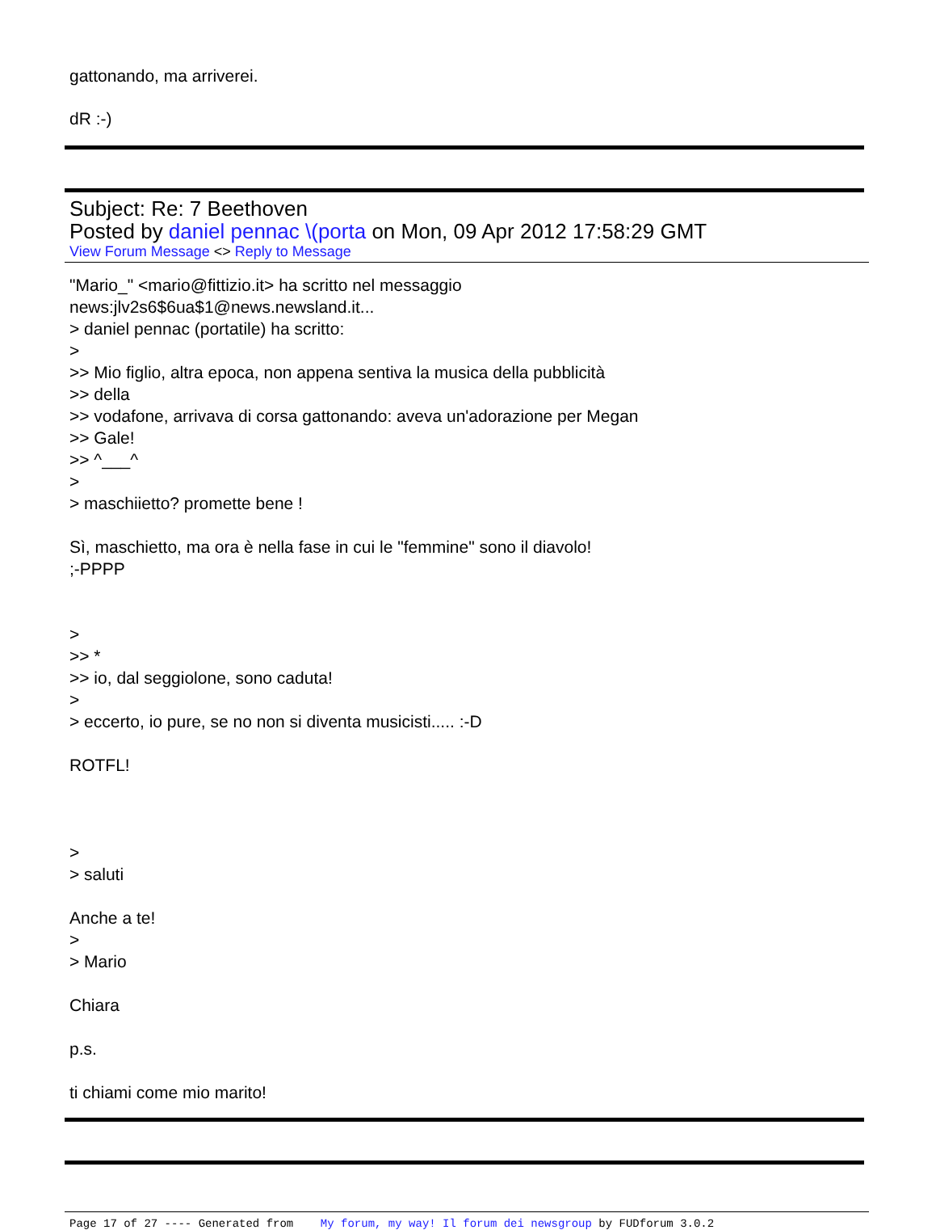gattonando, ma arriverei.
dR :-)
Subject: Re: 7 Beethoven
Posted by daniel pennac \(porta on Mon, 09 Apr 2012 17:58:29 GMT
View Forum Message <> Reply to Message
"Mario_" <mario@fittizio.it> ha scritto nel messaggio
news:jlv2s6$6ua$1@news.newsland.it...
> daniel pennac (portatile) ha scritto:
>
>> Mio figlio, altra epoca, non appena sentiva la musica della pubblicità
>> della
>> vodafone, arrivava di corsa gattonando: aveva un'adorazione per Megan
>> Gale!
>> ^___^
>
> maschiietto? promette bene !
Sì, maschietto, ma ora è nella fase in cui le "femmine" sono il diavolo!
;-PPPP
>
>> *
>> io, dal seggiolone, sono caduta!
>
> eccerto, io pure, se no non si diventa musicisti..... :-D
ROTFL!
>
> saluti
Anche a te!
>
> Mario
Chiara
p.s.
ti chiami come mio marito!
Page 17 of 27 ---- Generated from My forum, my way! Il forum dei newsgroup by FUDforum 3.0.2